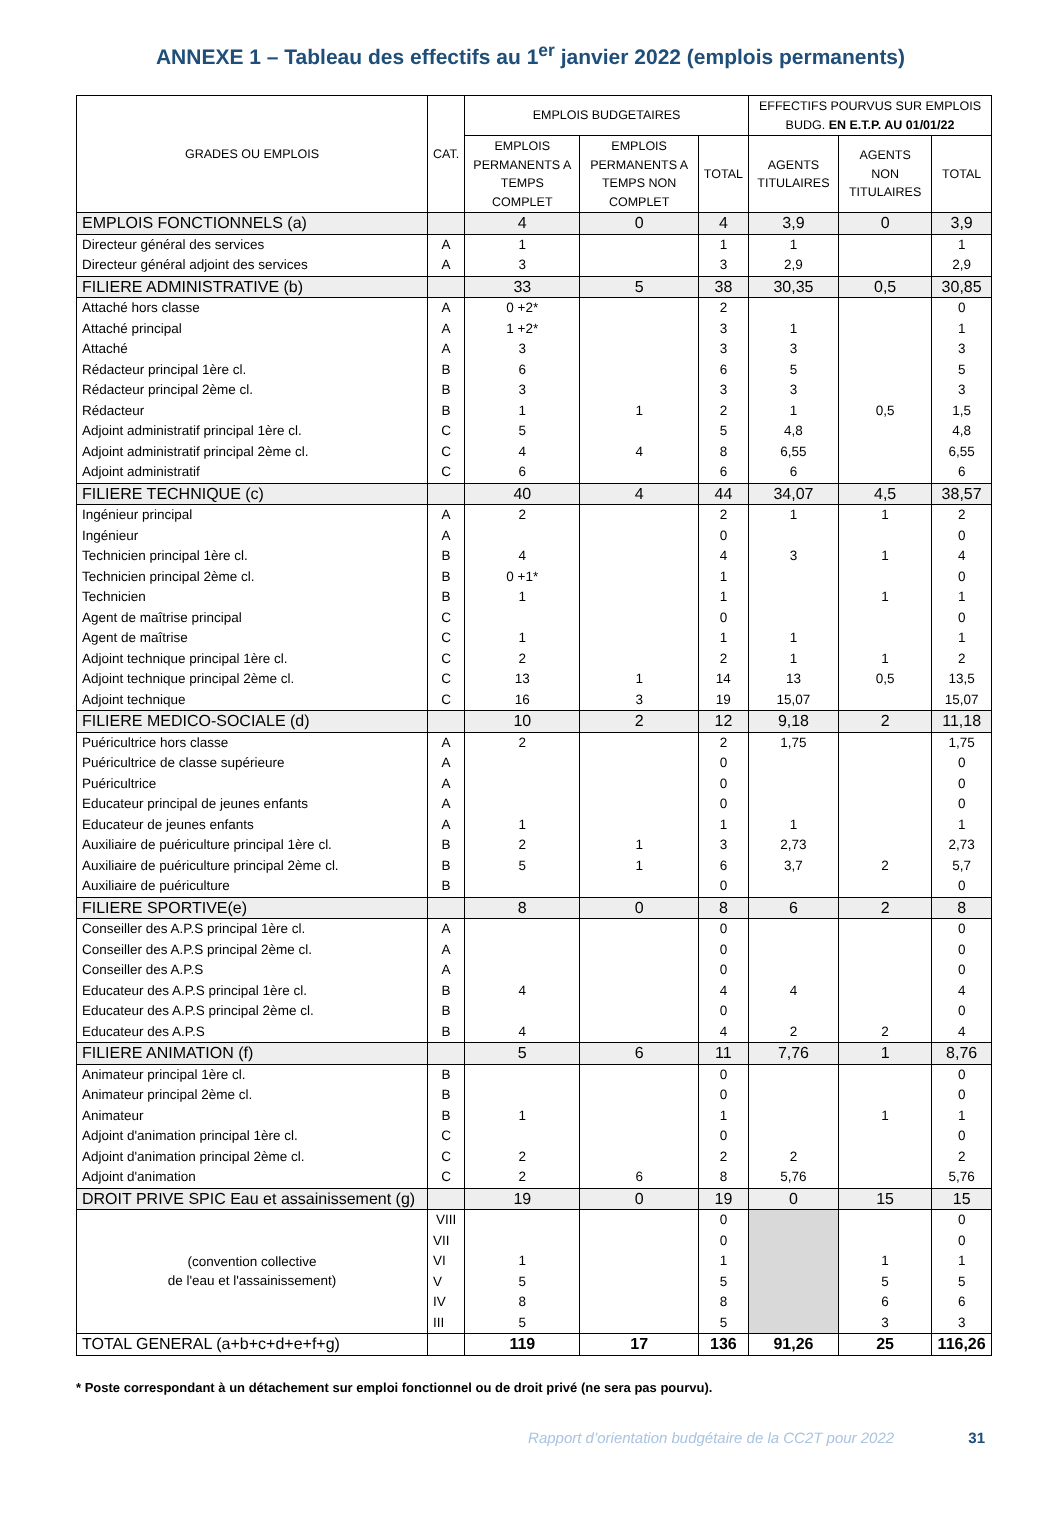ANNEXE 1 – Tableau des effectifs au 1<sup>er</sup> janvier 2022 (emplois permanents)
| GRADES OU EMPLOIS | CAT. | EMPLOIS BUDGETAIRES | | | EFFECTIFS POURVUS SUR EMPLOIS BUDG. EN E.T.P. AU 01/01/22 | | |
| --- | --- | --- | --- | --- | --- | --- | --- |
| | | EMPLOIS PERMANENTS A TEMPS COMPLET | EMPLOIS PERMANENTS A TEMPS NON COMPLET | TOTAL | AGENTS TITULAIRES | AGENTS NON TITULAIRES | TOTAL |
| EMPLOIS FONCTIONNELS (a) | | 4 | 0 | 4 | 3,9 | 0 | 3,9 |
| Directeur général des services | A | 1 | | 1 | 1 | | 1 |
| Directeur général adjoint des services | A | 3 | | 3 | 2,9 | | 2,9 |
| FILIERE ADMINISTRATIVE (b) | | 33 | 5 | 38 | 30,35 | 0,5 | 30,85 |
| Attaché hors classe | A | 0 +2* | | 2 | | | 0 |
| Attaché principal | A | 1 +2* | | 3 | 1 | | 1 |
| Attaché | A | 3 | | 3 | 3 | | 3 |
| Rédacteur principal 1ère cl. | B | 6 | | 6 | 5 | | 5 |
| Rédacteur principal 2ème cl. | B | 3 | | 3 | 3 | | 3 |
| Rédacteur | B | 1 | 1 | 2 | 1 | 0,5 | 1,5 |
| Adjoint administratif principal 1ère cl. | C | 5 | | 5 | 4,8 | | 4,8 |
| Adjoint administratif principal 2ème cl. | C | 4 | 4 | 8 | 6,55 | | 6,55 |
| Adjoint administratif | C | 6 | | 6 | 6 | | 6 |
| FILIERE TECHNIQUE (c) | | 40 | 4 | 44 | 34,07 | 4,5 | 38,57 |
| Ingénieur principal | A | 2 | | 2 | 1 | 1 | 2 |
| Ingénieur | A | | | 0 | | | 0 |
| Technicien principal 1ère cl. | B | 4 | | 4 | 3 | 1 | 4 |
| Technicien principal 2ème cl. | B | 0 +1* | | 1 | | | 0 |
| Technicien | B | 1 | | 1 | | 1 | 1 |
| Agent de maîtrise principal | C | | | 0 | | | 0 |
| Agent de maîtrise | C | 1 | | 1 | 1 | | 1 |
| Adjoint technique principal 1ère cl. | C | 2 | | 2 | 1 | 1 | 2 |
| Adjoint technique principal 2ème cl. | C | 13 | 1 | 14 | 13 | 0,5 | 13,5 |
| Adjoint technique | C | 16 | 3 | 19 | 15,07 | | 15,07 |
| FILIERE MEDICO-SOCIALE (d) | | 10 | 2 | 12 | 9,18 | 2 | 11,18 |
| Puéricultrice hors classe | A | 2 | | 2 | 1,75 | | 1,75 |
| Puéricultrice de classe supérieure | A | | | 0 | | | 0 |
| Puéricultrice | A | | | 0 | | | 0 |
| Educateur principal de jeunes enfants | A | | | 0 | | | 0 |
| Educateur de jeunes enfants | A | 1 | | 1 | 1 | | 1 |
| Auxiliaire de puériculture principal 1ère cl. | B | 2 | 1 | 3 | 2,73 | | 2,73 |
| Auxiliaire de puériculture principal 2ème cl. | B | 5 | 1 | 6 | 3,7 | 2 | 5,7 |
| Auxiliaire de puériculture | B | | | 0 | | | 0 |
| FILIERE SPORTIVE(e) | | 8 | 0 | 8 | 6 | 2 | 8 |
| Conseiller des A.P.S principal 1ère cl. | A | | | 0 | | | 0 |
| Conseiller des A.P.S principal 2ème cl. | A | | | 0 | | | 0 |
| Conseiller des A.P.S | A | | | 0 | | | 0 |
| Educateur des A.P.S principal 1ère cl. | B | 4 | | 4 | 4 | | 4 |
| Educateur des A.P.S principal 2ème cl. | B | | | 0 | | | 0 |
| Educateur des A.P.S | B | 4 | | 4 | 2 | 2 | 4 |
| FILIERE ANIMATION (f) | | 5 | 6 | 11 | 7,76 | 1 | 8,76 |
| Animateur principal 1ère cl. | B | | | 0 | | | 0 |
| Animateur principal 2ème cl. | B | | | 0 | | | 0 |
| Animateur | B | 1 | | 1 | | 1 | 1 |
| Adjoint d'animation principal 1ère cl. | C | | | 0 | | | 0 |
| Adjoint d'animation principal 2ème cl. | C | 2 | | 2 | 2 | | 2 |
| Adjoint d'animation | C | 2 | 6 | 8 | 5,76 | | 5,76 |
| DROIT PRIVE SPIC Eau et assainissement (g) | | 19 | 0 | 19 | 0 | 15 | 15 |
| (convention collective de l'eau et l'assainissement) | VIII | | | 0 | | | 0 |
| | VII | | | 0 | | | 0 |
| | VI | 1 | | 1 | | 1 | 1 |
| | V | 5 | | 5 | | 5 | 5 |
| | IV | 8 | | 8 | | 6 | 6 |
| | III | 5 | | 5 | | 3 | 3 |
| TOTAL GENERAL (a+b+c+d+e+f+g) | | 119 | 17 | 136 | 91,26 | 25 | 116,26 |
* Poste correspondant à un détachement sur emploi fonctionnel ou de droit privé (ne sera pas pourvu).
Rapport d’orientation budgétaire de la CC2T pour 2022 31